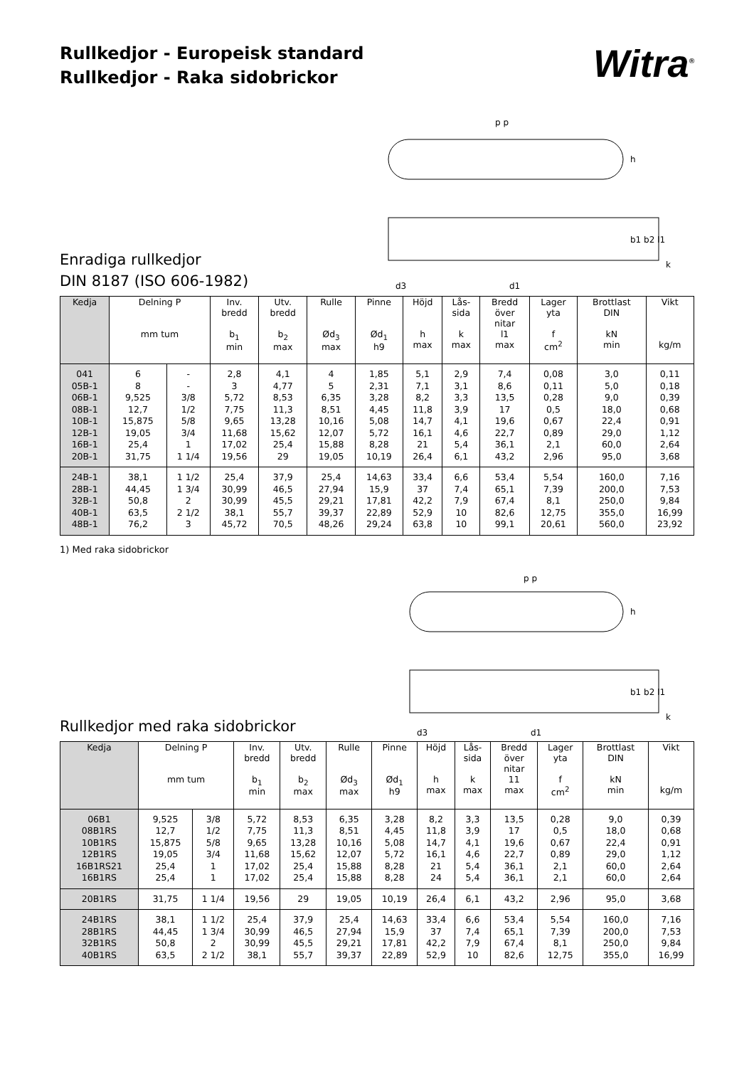Rullkedjor - Europeisk standard
Rullkedjor - Raka sidobrickor
Witra<sup>®</sup>
Enradiga rullkedjor
DIN 8187 (ISO 606-1982)
p p
h
b1 b2 l1
k
d3
d1
| Kedja | Delning P mm tum | | Inv. bredd b<sub>1</sub> min | Utv. bredd b<sub>2</sub> max | Rulle Ød<sub>3</sub> max | Pinne Ød<sub>1</sub> h9 | Höjd h max | Lås- sida k max | Bredd över nitar l1 max | Lager yta f cm<sup>2</sup> | Brottlast DIN kN min | Vikt kg/m |
| --- | --- | --- | --- | --- | --- | --- | --- | --- | --- | --- | --- | --- |
| 041 05B-1 06B-1 08B-1 10B-1 12B-1 16B-1 20B-1 | 6 8 9,525 12,7 15,875 19,05 25,4 31,75 | - - 3/8 1/2 5/8 3/4 1 1 1/4 | 2,8 3 5,72 7,75 9,65 11,68 17,02 19,56 | 4,1 4,77 8,53 11,3 13,28 15,62 25,4 29 | 4 5 6,35 8,51 10,16 12,07 15,88 19,05 | 1,85 2,31 3,28 4,45 5,08 5,72 8,28 10,19 | 5,1 7,1 8,2 11,8 14,7 16,1 21 26,4 | 2,9 3,1 3,3 3,9 4,1 4,6 5,4 6,1 | 7,4 8,6 13,5 17 19,6 22,7 36,1 43,2 | 0,08 0,11 0,28 0,5 0,67 0,89 2,1 2,96 | 3,0 5,0 9,0 18,0 22,4 29,0 60,0 95,0 | 0,11 0,18 0,39 0,68 0,91 1,12 2,64 3,68 |
| 24B-1 28B-1 32B-1 40B-1 48B-1 | 38,1 44,45 50,8 63,5 76,2 | 1 1/2 1 3/4 2 2 1/2 3 | 25,4 30,99 30,99 38,1 45,72 | 37,9 46,5 45,5 55,7 70,5 | 25,4 27,94 29,21 39,37 48,26 | 14,63 15,9 17,81 22,89 29,24 | 33,4 37 42,2 52,9 63,8 | 6,6 7,4 7,9 10 10 | 53,4 65,1 67,4 82,6 99,1 | 5,54 7,39 8,1 12,75 20,61 | 160,0 200,0 250,0 355,0 560,0 | 7,16 7,53 9,84 16,99 23,92 |
1) Med raka sidobrickor
Rullkedjor med raka sidobrickor
p p
h
b1 b2 l1
k
d3
d1
| Kedja | Delning P mm tum | | Inv. bredd b<sub>1</sub> min | Utv. bredd b<sub>2</sub> max | Rulle Ød<sub>3</sub> max | Pinne Ød<sub>1</sub> h9 | Höjd h max | Lås- sida k max | Bredd över nitar 11 max | Lager yta f cm<sup>2</sup> | Brottlast DIN kN min | Vikt kg/m |
| --- | --- | --- | --- | --- | --- | --- | --- | --- | --- | --- | --- | --- |
| 06B1 08B1RS 10B1RS 12B1RS 16B1RS21 16B1RS | 9,525 12,7 15,875 19,05 25,4 25,4 | 3/8 1/2 5/8 3/4 1 1 | 5,72 7,75 9,65 11,68 17,02 17,02 | 8,53 11,3 13,28 15,62 25,4 25,4 | 6,35 8,51 10,16 12,07 15,88 15,88 | 3,28 4,45 5,08 5,72 8,28 8,28 | 8,2 11,8 14,7 16,1 21 24 | 3,3 3,9 4,1 4,6 5,4 5,4 | 13,5 17 19,6 22,7 36,1 36,1 | 0,28 0,5 0,67 0,89 2,1 2,1 | 9,0 18,0 22,4 29,0 60,0 60,0 | 0,39 0,68 0,91 1,12 2,64 2,64 |
| 20B1RS | 31,75 | 1 1/4 | 19,56 | 29 | 19,05 | 10,19 | 26,4 | 6,1 | 43,2 | 2,96 | 95,0 | 3,68 |
| 24B1RS 28B1RS 32B1RS 40B1RS | 38,1 44,45 50,8 63,5 | 1 1/2 1 3/4 2 2 1/2 | 25,4 30,99 30,99 38,1 | 37,9 46,5 45,5 55,7 | 25,4 27,94 29,21 39,37 | 14,63 15,9 17,81 22,89 | 33,4 37 42,2 52,9 | 6,6 7,4 7,9 10 | 53,4 65,1 67,4 82,6 | 5,54 7,39 8,1 12,75 | 160,0 200,0 250,0 355,0 | 7,16 7,53 9,84 16,99 |